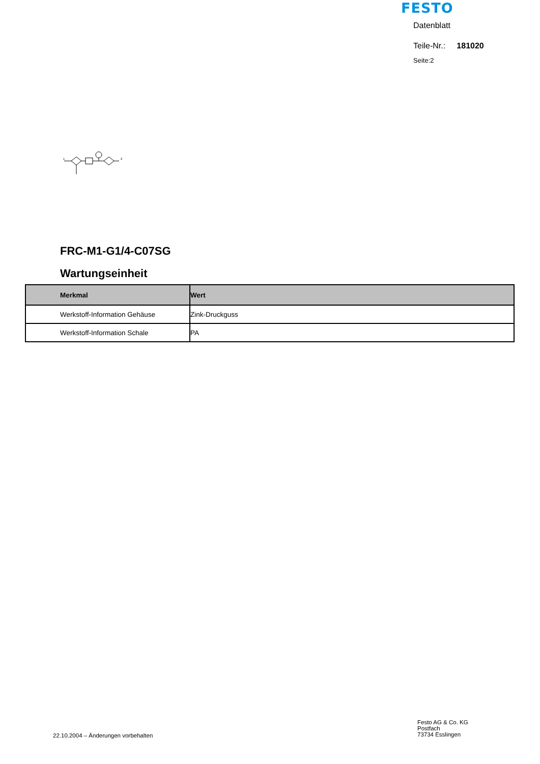FESTO
1
2
Datenblatt
Teile-Nr.: 181020
Seite:2
FRC-M1-G1/4-C07SG
Wartungseinheit
| Merkmal | Wert |
| --- | --- |
| Werkstoff-Information Gehäuse | Zink-Druckguss |
| Werkstoff-Information Schale | PA |
22.10.2004 – Änderungen vorbehalten
Festo AG & Co. KG
Postfach
73734 Esslingen